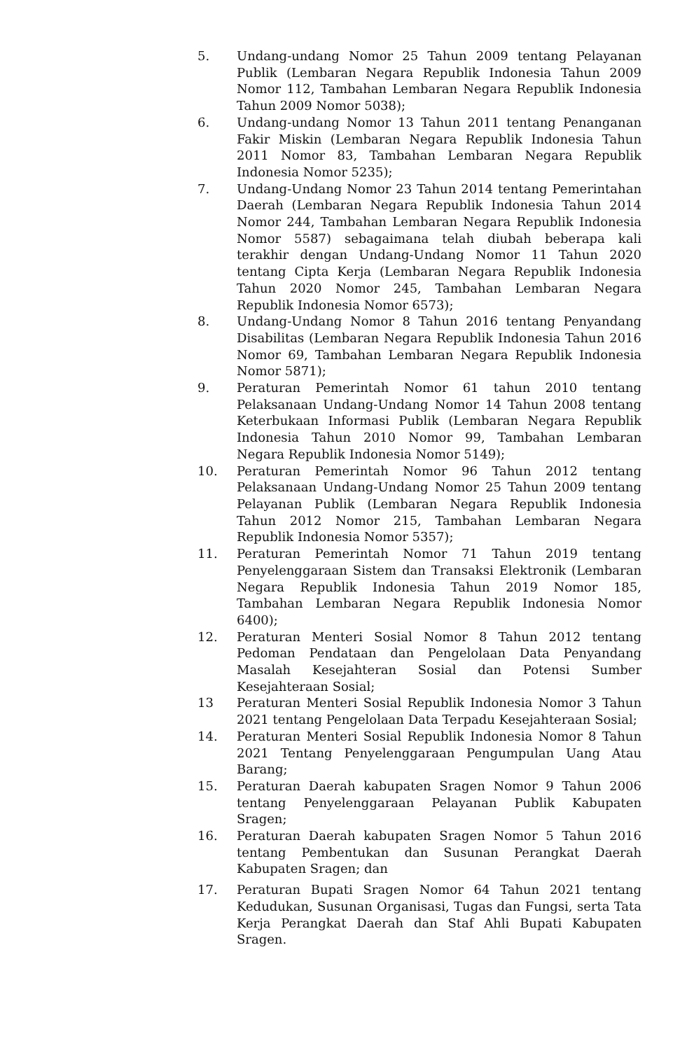5. Undang-undang Nomor 25 Tahun 2009 tentang Pelayanan Publik (Lembaran Negara Republik Indonesia Tahun 2009 Nomor 112, Tambahan Lembaran Negara Republik Indonesia Tahun 2009 Nomor 5038);
6. Undang-undang Nomor 13 Tahun 2011 tentang Penanganan Fakir Miskin (Lembaran Negara Republik Indonesia Tahun 2011 Nomor 83, Tambahan Lembaran Negara Republik Indonesia Nomor 5235);
7. Undang-Undang Nomor 23 Tahun 2014 tentang Pemerintahan Daerah (Lembaran Negara Republik Indonesia Tahun 2014 Nomor 244, Tambahan Lembaran Negara Republik Indonesia Nomor 5587) sebagaimana telah diubah beberapa kali terakhir dengan Undang-Undang Nomor 11 Tahun 2020 tentang Cipta Kerja (Lembaran Negara Republik Indonesia Tahun 2020 Nomor 245, Tambahan Lembaran Negara Republik Indonesia Nomor 6573);
8. Undang-Undang Nomor 8 Tahun 2016 tentang Penyandang Disabilitas (Lembaran Negara Republik Indonesia Tahun 2016 Nomor 69, Tambahan Lembaran Negara Republik Indonesia Nomor 5871);
9. Peraturan Pemerintah Nomor 61 tahun 2010 tentang Pelaksanaan Undang-Undang Nomor 14 Tahun 2008 tentang Keterbukaan Informasi Publik (Lembaran Negara Republik Indonesia Tahun 2010 Nomor 99, Tambahan Lembaran Negara Republik Indonesia Nomor 5149);
10. Peraturan Pemerintah Nomor 96 Tahun 2012 tentang Pelaksanaan Undang-Undang Nomor 25 Tahun 2009 tentang Pelayanan Publik (Lembaran Negara Republik Indonesia Tahun 2012 Nomor 215, Tambahan Lembaran Negara Republik Indonesia Nomor 5357);
11. Peraturan Pemerintah Nomor 71 Tahun 2019 tentang Penyelenggaraan Sistem dan Transaksi Elektronik (Lembaran Negara Republik Indonesia Tahun 2019 Nomor 185, Tambahan Lembaran Negara Republik Indonesia Nomor 6400);
12. Peraturan Menteri Sosial Nomor 8 Tahun 2012 tentang Pedoman Pendataan dan Pengelolaan Data Penyandang Masalah Kesejahteran Sosial dan Potensi Sumber Kesejahteraan Sosial;
13 Peraturan Menteri Sosial Republik Indonesia Nomor 3 Tahun 2021 tentang Pengelolaan Data Terpadu Kesejahteraan Sosial;
14. Peraturan Menteri Sosial Republik Indonesia Nomor 8 Tahun 2021 Tentang Penyelenggaraan Pengumpulan Uang Atau Barang;
15. Peraturan Daerah kabupaten Sragen Nomor 9 Tahun 2006 tentang Penyelenggaraan Pelayanan Publik Kabupaten Sragen;
16. Peraturan Daerah kabupaten Sragen Nomor 5 Tahun 2016 tentang Pembentukan dan Susunan Perangkat Daerah Kabupaten Sragen; dan
17. Peraturan Bupati Sragen Nomor 64 Tahun 2021 tentang Kedudukan, Susunan Organisasi, Tugas dan Fungsi, serta Tata Kerja Perangkat Daerah dan Staf Ahli Bupati Kabupaten Sragen.